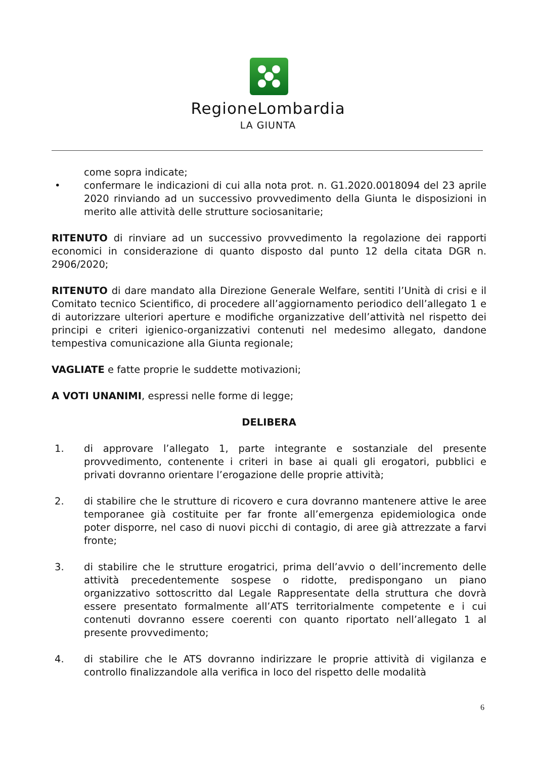RegioneLombardia
LA GIUNTA
come sopra indicate;
• confermare le indicazioni di cui alla nota prot. n. G1.2020.0018094 del 23 aprile 2020 rinviando ad un successivo provvedimento della Giunta le disposizioni in merito alle attività delle strutture sociosanitarie;
RITENUTO di rinviare ad un successivo provvedimento la regolazione dei rapporti economici in considerazione di quanto disposto dal punto 12 della citata DGR n. 2906/2020;
RITENUTO di dare mandato alla Direzione Generale Welfare, sentiti l’Unità di crisi e il Comitato tecnico Scientifico, di procedere all’aggiornamento periodico dell’allegato 1 e di autorizzare ulteriori aperture e modifiche organizzative dell’attività nel rispetto dei principi e criteri igienico-organizzativi contenuti nel medesimo allegato, dandone tempestiva comunicazione alla Giunta regionale;
VAGLIATE e fatte proprie le suddette motivazioni;
A VOTI UNANIMI, espressi nelle forme di legge;
DELIBERA
1. di approvare l’allegato 1, parte integrante e sostanziale del presente provvedimento, contenente i criteri in base ai quali gli erogatori, pubblici e privati dovranno orientare l’erogazione delle proprie attività;
2. di stabilire che le strutture di ricovero e cura dovranno mantenere attive le aree temporanee già costituite per far fronte all’emergenza epidemiologica onde poter disporre, nel caso di nuovi picchi di contagio, di aree già attrezzate a farvi fronte;
3. di stabilire che le strutture erogatrici, prima dell’avvio o dell’incremento delle attività precedentemente sospese o ridotte, predispongano un piano organizzativo sottoscritto dal Legale Rappresentate della struttura che dovrà essere presentato formalmente all’ATS territorialmente competente e i cui contenuti dovranno essere coerenti con quanto riportato nell’allegato 1 al presente provvedimento;
4. di stabilire che le ATS dovranno indirizzare le proprie attività di vigilanza e controllo finalizzandole alla verifica in loco del rispetto delle modalità
6